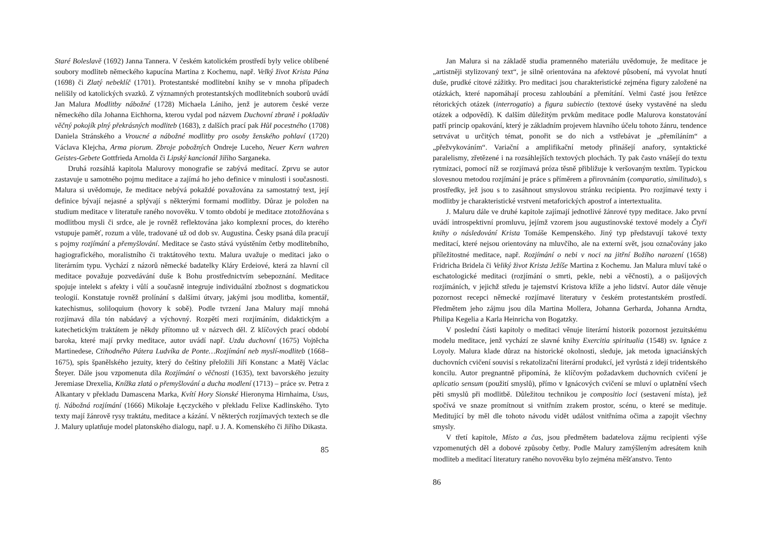Staré Boleslavě (1692) Janna Tannera. V českém katolickém prostředí byly velice oblíbené soubory modliteb německého kapucína Martina z Kochemu, např. Velký život Krista Pána (1698) či Zlatý nebeklíč (1701). Protestantské modlitební knihy se v mnoha případech nelišily od katolických svazků. Z významných protestantských modlitebních souborů uvádí Jan Malura Modlitby nábožné (1728) Michaela Lániho, jenž je autorem české verze německého díla Johanna Eichhorna, kterou vydal pod názvem Duchovní zbraně i pokladův věčný pokojík plný překrásných modliteb (1683), z dalších prací pak Hůl pocestného (1708) Daniela Stránského a Vroucné a nábožné modlitby pro osoby ženského pohlaví (1720) Václava Klejcha, Arma piorum. Zbroje pobožných Ondreje Luceho, Neuer Kern wahren Geistes-Gebete Gottfrieda Arnolda či Lipský kancionál Jiřího Sarganeka.
Druhá rozsáhlá kapitola Malurovy monografie se zabývá meditací. Zprvu se autor zastavuje u samotného pojmu meditace a zajímá ho jeho definice v minulosti i současnosti. Malura si uvědomuje, že meditace nebývá pokaždé považována za samostatný text, její definice bývají nejasné a splývají s některými formami modlitby. Důraz je položen na studium meditace v literatuře raného novověku. V tomto období je meditace ztotožňována s modlitbou mysli či srdce, ale je rovněž reflektována jako komplexní proces, do kterého vstupuje paměť, rozum a vůle, tradované už od dob sv. Augustina. Česky psaná díla pracují s pojmy rozjímání a přemyšlování. Meditace se často stává vyústěním četby modlitebního, hagiografického, moralistního či traktátového textu. Malura uvažuje o meditaci jako o literárním typu. Vychází z názorů německé badatelky Kláry Erdeiové, která za hlavní cíl meditace považuje pozvedávání duše k Bohu prostřednictvím sebepoznání. Meditace spojuje intelekt s afekty i vůlí a současně integruje individuální zbožnost s dogmatickou teologií. Konstatuje rovněž prolínání s dalšími útvary, jakými jsou modlitba, komentář, katechismus, soliloquium (hovory k sobě). Podle tvrzení Jana Malury mají mnohá rozjímavá díla tón nabádavý a výchovný. Rozpětí mezi rozjímáním, didaktickým a katechetickým traktátem je někdy přítomno už v názvech děl. Z klíčových prací období baroka, které mají prvky meditace, autor uvádí např. Uzdu duchovní (1675) Vojtěcha Martinedese, Ctihodného Pátera Ludvíka de Ponte…Rozjímání neb myslí-modliteb (1668–1675), spis španělského jezuity, který do češtiny přeložili Jiří Konstanc a Matěj Václac Šteyer. Dále jsou vzpomenuta díla Rozjímání o věčnosti (1635), text bavorského jezuity Jeremiase Drexelia, Knížka zlatá o přemyšlování a ducha modlení (1713) – práce sv. Petra z Alkantary v překladu Damascena Marka, Kvítí Hory Sionské Hieronyma Hirnhaima, Usus, tj. Nábožná rozjímání (1666) Mikołaje Łęczyckého v překladu Felixe Kadlinského. Tyto texty mají žánrově rysy traktátu, meditace a kázání. V některých rozjímavých textech se dle J. Malury uplatňuje model platonského dialogu, např. u J. A. Komenského či Jiřího Dikasta.
85
Jan Malura si na základě studia pramenného materiálu uvědomuje, že meditace je „artistněji stylizovaný text“, je silně orientována na afektové působení, má vyvolat hnutí duše, prudké citové zážitky. Pro meditaci jsou charakteristické zejména figury založené na otázkách, které napomáhají procesu zahloubání a přemítání. Velmi časté jsou řetězce rétorických otázek (interrogatio) a figura subiectio (textové úseky vystavěné na sledu otázek a odpovědí). K dalším důležitým prvkům meditace podle Malurova konstatování patří princip opakování, který je základním projevem hlavního účelu tohoto žánru, tendence setrvávat u určitých témat, ponořit se do nich a vstřebávat je „přemíláním“ a „přežvykováním“. Variační a amplifikační metody přinášejí anafory, syntaktické paralelismy, zřetězené i na rozsáhlejších textových plochách. Ty pak často vnášejí do textu rytmizaci, pomocí níž se rozjímavá próza těsně přibližuje k veršovaným textům. Typickou slovesnou metodou rozjímání je práce s příměrem a přirovnáním (comparatio, similitudo), s prostředky, jež jsou s to zasáhnout smyslovou stránku recipienta. Pro rozjímavé texty i modlitby je charakteristické vrstvení metaforických apostrof a intertextualita.
J. Maluru dále ve druhé kapitole zajímají jednotlivé žánrové typy meditace. Jako první uvádí introspektivní promluvu, jejímž vzorem jsou augustinovské textové modely a Čtyři knihy o následování Krista Tomáše Kempenského. Jiný typ představují takové texty meditací, které nejsou orientovány na mluvčího, ale na externí svět, jsou označovány jako příležitostné meditace, např. Rozjímání o nebi v noci na jitřní Božího narození (1658) Fridricha Bridela či Veliký život Krista Ježíše Martina z Kochemu. Jan Malura mluví také o eschatologické meditaci (rozjímání o smrti, pekle, nebi a věčnosti), a o pašijových rozjímáních, v jejichž středu je tajemství Kristova kříže a jeho lidství. Autor dále věnuje pozornost recepci německé rozjímavé literatury v českém protestantském prostředí. Předmětem jeho zájmu jsou díla Martina Mollera, Johanna Gerharda, Johanna Arndta, Philipa Kegelia a Karla Heinricha von Bogatzky.
V poslední části kapitoly o meditaci věnuje literární historik pozornost jezuitskému modelu meditace, jenž vychází ze slavné knihy Exercitia spiritualia (1548) sv. Ignáce z Loyoly. Malura klade důraz na historické okolnosti, sleduje, jak metoda ignaciánských duchovních cvičení souvisí s rekatolizační literární produkcí, jež vyrůstá z idejí tridentského koncilu. Autor pregnantně připomíná, že klíčovým požadavkem duchovních cvičení je aplicatio sensum (použití smyslů), přímo v Ignácových cvičení se mluví o uplatnění všech pěti smyslů při modlitbě. Důležitou technikou je compositio loci (sestavení místa), jež spočívá ve snaze promítnout si vnitřním zrakem prostor, scénu, o které se medituje. Meditující by měl dle tohoto návodu vidět událost vnitřníma očima a zapojit všechny smysly.
V třetí kapitole, Místo a čas, jsou předmětem badatelova zájmu recipienti výše vzpomenutých děl a dobové způsoby četby. Podle Malury zamýšleným adresátem knih modliteb a meditací literatury raného novověku bylo zejména měšťanstvo. Tento
86